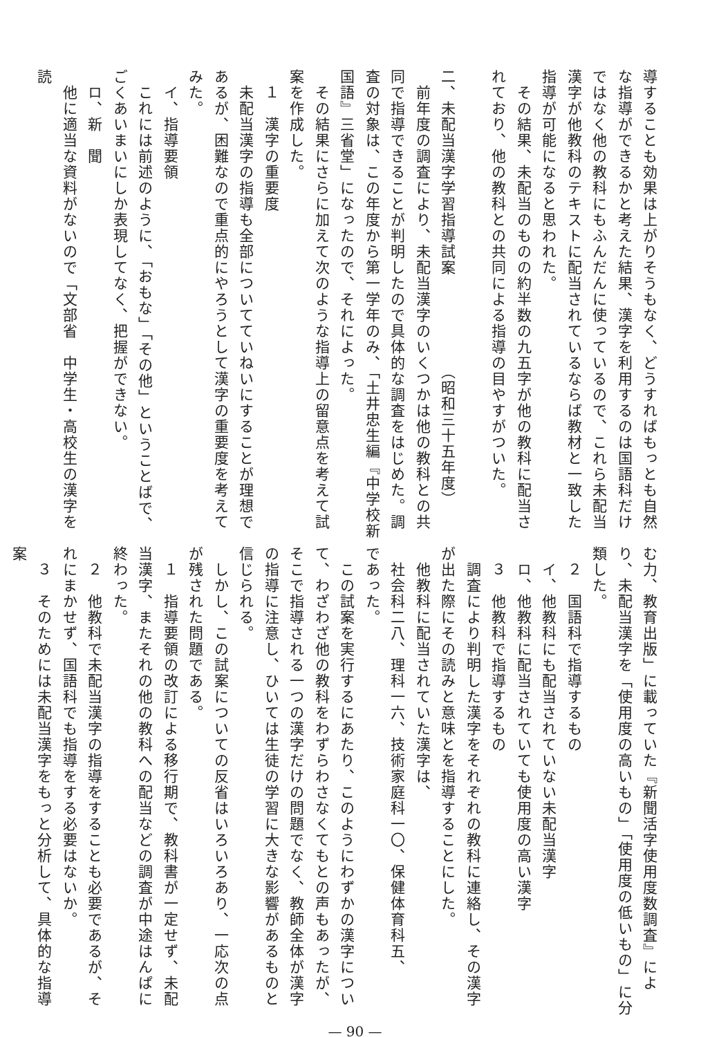導することも効果は上がりそうもなく、どうすればもっとも自然な指導ができるかと考えた結果、漢字を利用するのは国語科だけではなく他の教科にもふんだんに使っているので、これら未配当漢字が他教科のテキストに配当されているならば教材と一致した指導が可能になると思われた。
　その結果、未配当のものの約半数の九五字が他の教科に配当されており、他の教科との共同による指導の目やすがついた。
二、未配当漢字学習指導試案　　　　　　（昭和三十五年度）
　前年度の調査により、未配当漢字のいくつかは他の教科との共同で指導できることが判明したので具体的な調査をはじめた。調査の対象は、この年度から第一学年のみ、「土井忠生編『中学校新国語』三省堂」になったので、それによった。
　その結果にさらに加えて次のような指導上の留意点を考えて試案を作成した。
　１　漢字の重要度
　未配当漢字の指導も全部についてていねいにすることが理想であるが、困難なので重点的にやろうとして漢字の重要度を考えてみた。
　イ、指導要領
　これには前述のように、「おもな」「その他」ということばで、ごくあいまいにしか表現してなく、把握ができない。
　ロ、新　聞
　他に適当な資料がないので「文部省　中学生・高校生の漢字を読
む力、教育出版」に載っていた『新聞活字使用度数調査』により、未配当漢字を「使用度の高いもの」「使用度の低いもの」に分類した。
　２　国語科で指導するもの
　イ、他教科にも配当されていない未配当漢字
　ロ、他教科に配当されていても使用度の高い漢字
　３　他教科で指導するもの
　調査により判明した漢字をそれぞれの教科に連絡し、その漢字が出た際にその読みと意味とを指導することにした。
　他教科に配当されていた漢字は、
　社会科二八、理科一六、技術家庭科一〇、保健体育科五、
であった。
　この試案を実行するにあたり、このようにわずかの漢字について、わざわざ他の教科をわずらわさなくてもとの声もあったが、そこで指導される一つの漢字だけの問題でなく、教師全体が漢字の指導に注意し、ひいては生徒の学習に大きな影響があるものと信じられる。
　しかし、この試案についての反省はいろいろあり、一応次の点が残された問題である。
　１　指導要領の改訂による移行期で、教科書が一定せず、未配当漢字、またそれの他の教科への配当などの調査が中途はんぱに終わった。
　２　他教科で未配当漢字の指導をすることも必要であるが、それにまかせず、国語科でも指導をする必要はないか。
　３　そのためには未配当漢字をもっと分析して、具体的な指導案
— 90 —